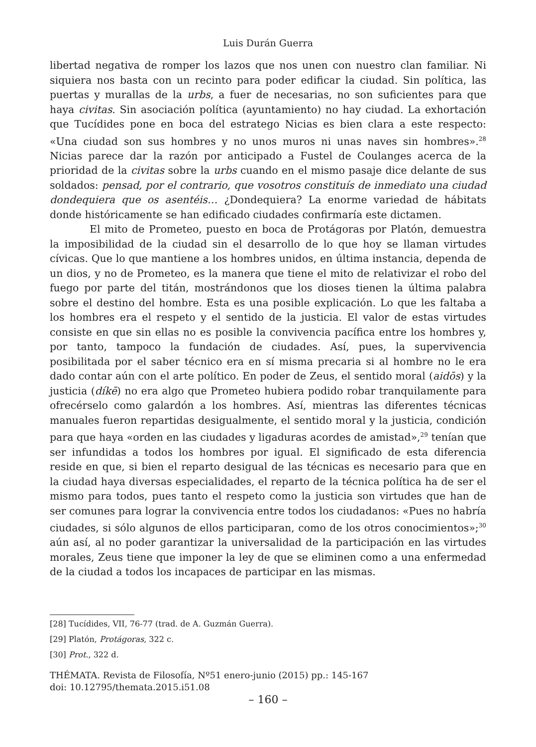Luis Durán Guerra
libertad negativa de romper los lazos que nos unen con nuestro clan familiar. Ni siquiera nos basta con un recinto para poder edificar la ciudad. Sin política, las puertas y murallas de la urbs, a fuer de necesarias, no son suficientes para que haya civitas. Sin asociación política (ayuntamiento) no hay ciudad. La exhortación que Tucídides pone en boca del estratego Nicias es bien clara a este respecto: «Una ciudad son sus hombres y no unos muros ni unas naves sin hombres».<sup>28</sup> Nicias parece dar la razón por anticipado a Fustel de Coulanges acerca de la prioridad de la civitas sobre la urbs cuando en el mismo pasaje dice delante de sus soldados: pensad, por el contrario, que vosotros constituís de inmediato una ciudad dondequiera que os asentéis… ¿Dondequiera? La enorme variedad de hábitats donde históricamente se han edificado ciudades confirmaría este dictamen.
El mito de Prometeo, puesto en boca de Protágoras por Platón, demuestra la imposibilidad de la ciudad sin el desarrollo de lo que hoy se llaman virtudes cívicas. Que lo que mantiene a los hombres unidos, en última instancia, dependa de un dios, y no de Prometeo, es la manera que tiene el mito de relativizar el robo del fuego por parte del titán, mostrándonos que los dioses tienen la última palabra sobre el destino del hombre. Esta es una posible explicación. Lo que les faltaba a los hombres era el respeto y el sentido de la justicia. El valor de estas virtudes consiste en que sin ellas no es posible la convivencia pacífica entre los hombres y, por tanto, tampoco la fundación de ciudades. Así, pues, la supervivencia posibilitada por el saber técnico era en sí misma precaria si al hombre no le era dado contar aún con el arte político. En poder de Zeus, el sentido moral (aidōs) y la justicia (díkē) no era algo que Prometeo hubiera podido robar tranquilamente para ofrecérselo como galardón a los hombres. Así, mientras las diferentes técnicas manuales fueron repartidas desigualmente, el sentido moral y la justicia, condición para que haya «orden en las ciudades y ligaduras acordes de amistad»,<sup>29</sup> tenían que ser infundidas a todos los hombres por igual. El significado de esta diferencia reside en que, si bien el reparto desigual de las técnicas es necesario para que en la ciudad haya diversas especialidades, el reparto de la técnica política ha de ser el mismo para todos, pues tanto el respeto como la justicia son virtudes que han de ser comunes para lograr la convivencia entre todos los ciudadanos: «Pues no habría ciudades, si sólo algunos de ellos participaran, como de los otros conocimientos»;<sup>30</sup> aún así, al no poder garantizar la universalidad de la participación en las virtudes morales, Zeus tiene que imponer la ley de que se eliminen como a una enfermedad de la ciudad a todos los incapaces de participar en las mismas.
[28] Tucídides, VII, 76-77 (trad. de A. Guzmán Guerra).
[29] Platón, Protágoras, 322 c.
[30] Prot., 322 d.
THÉMATA. Revista de Filosofía, Nº51 enero-junio (2015) pp.: 145-167
doi: 10.12795/themata.2015.i51.08
– 160 –